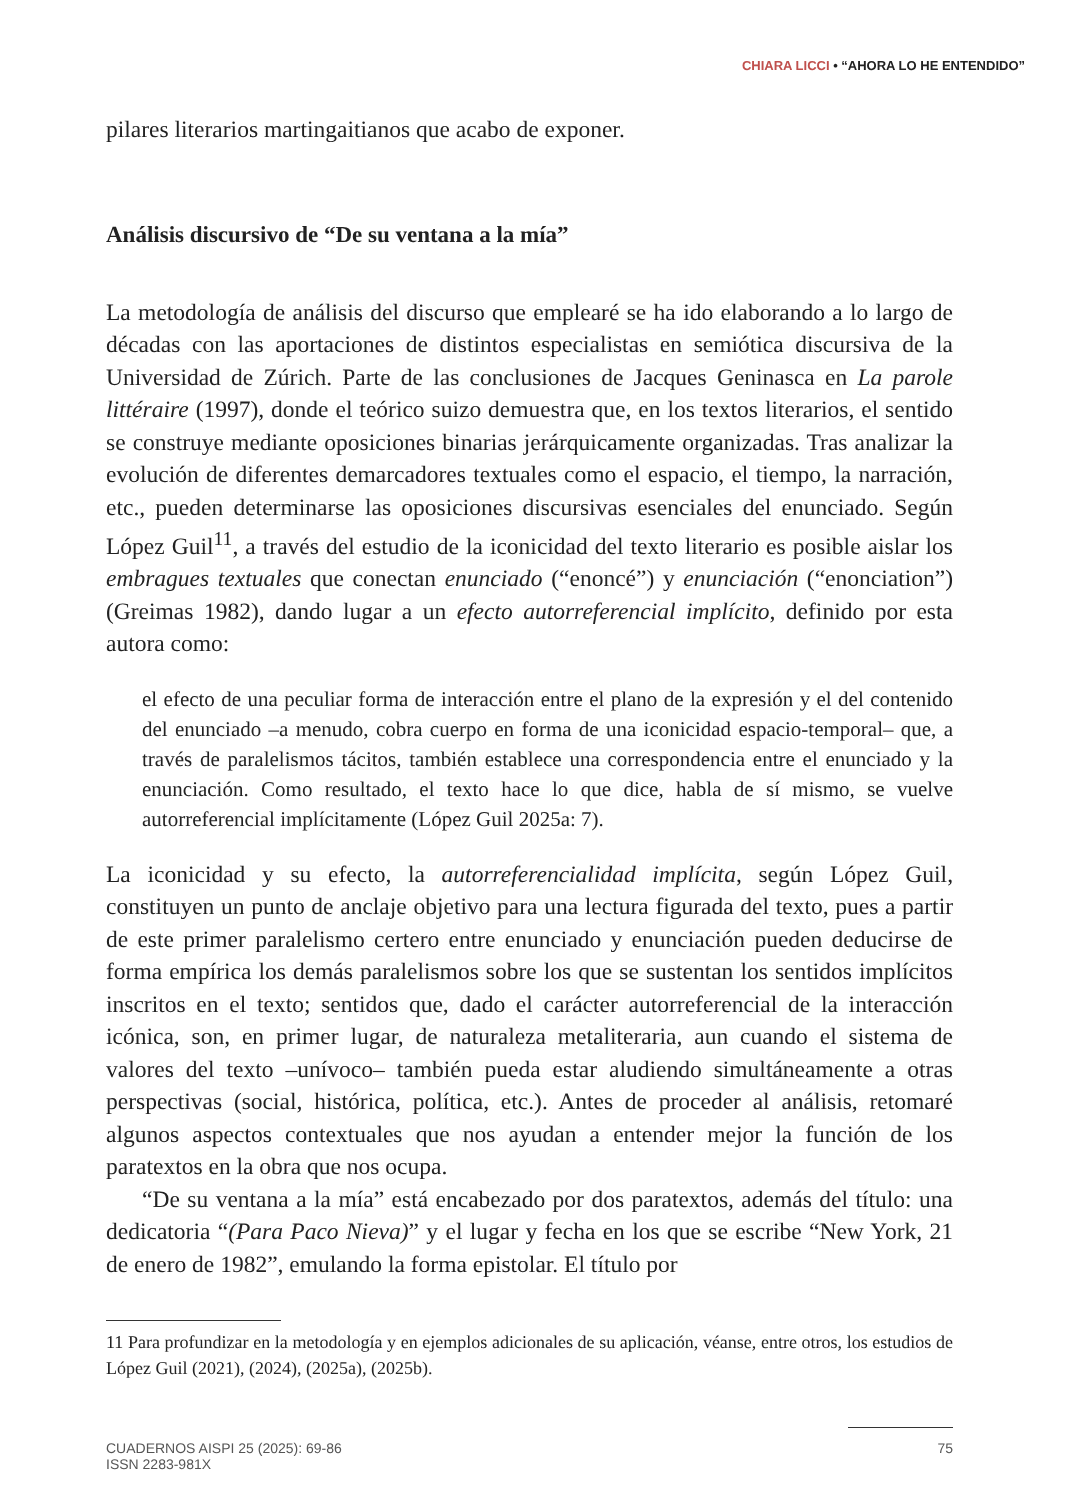CHIARA LICCI • “AHORA LO HE ENTENDIDO”
pilares literarios martingaitianos que acabo de exponer.
Análisis discursivo de “De su ventana a la mía”
La metodología de análisis del discurso que emplearé se ha ido elaborando a lo largo de décadas con las aportaciones de distintos especialistas en semiótica discursiva de la Universidad de Zúrich. Parte de las conclusiones de Jacques Geninasca en La parole littéraire (1997), donde el teórico suizo demuestra que, en los textos literarios, el sentido se construye mediante oposiciones binarias jerárquicamente organizadas. Tras analizar la evolución de diferentes demarcadores textuales como el espacio, el tiempo, la narración, etc., pueden determinarse las oposiciones discursivas esenciales del enunciado. Según López Guil<sup>11</sup>, a través del estudio de la iconicidad del texto literario es posible aislar los embragues textuales que conectan enunciado (“enoncé”) y enunciación (“enonciation”) (Greimas 1982), dando lugar a un efecto autorreferencial implícito, definido por esta autora como:
el efecto de una peculiar forma de interacción entre el plano de la expresión y el del contenido del enunciado –a menudo, cobra cuerpo en forma de una iconicidad espacio-temporal– que, a través de paralelismos tácitos, también establece una correspondencia entre el enunciado y la enunciación. Como resultado, el texto hace lo que dice, habla de sí mismo, se vuelve autorreferencial implícitamente (López Guil 2025a: 7).
La iconicidad y su efecto, la autorreferencialidad implícita, según López Guil, constituyen un punto de anclaje objetivo para una lectura figurada del texto, pues a partir de este primer paralelismo certero entre enunciado y enunciación pueden deducirse de forma empírica los demás paralelismos sobre los que se sustentan los sentidos implícitos inscritos en el texto; sentidos que, dado el carácter autorreferencial de la interacción icónica, son, en primer lugar, de naturaleza metaliteraria, aun cuando el sistema de valores del texto –unívoco– también pueda estar aludiendo simultáneamente a otras perspectivas (social, histórica, política, etc.). Antes de proceder al análisis, retomaré algunos aspectos contextuales que nos ayudan a entender mejor la función de los paratextos en la obra que nos ocupa.
“De su ventana a la mía” está encabezado por dos paratextos, además del título: una dedicatoria “(Para Paco Nieva)” y el lugar y fecha en los que se escribe “New York, 21 de enero de 1982”, emulando la forma epistolar. El título por
11 Para profundizar en la metodología y en ejemplos adicionales de su aplicación, véanse, entre otros, los estudios de López Guil (2021), (2024), (2025a), (2025b).
CUADERNOS AISPI 25 (2025): 69-86
ISSN 2283-981X
75